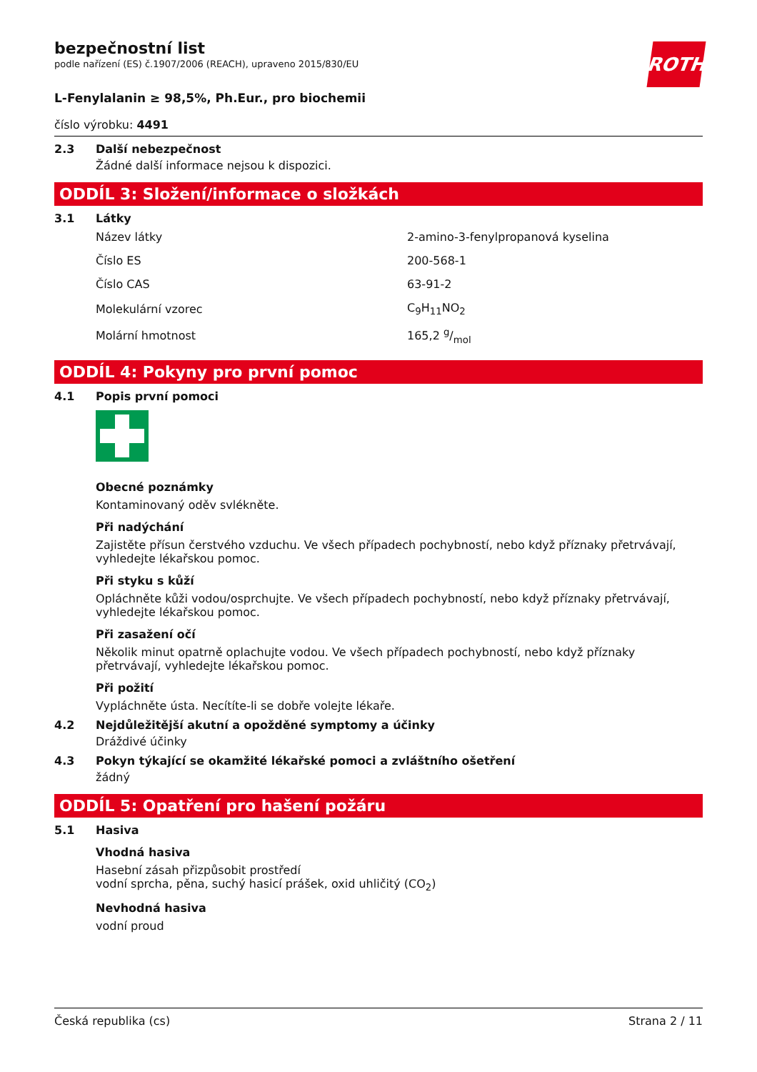ROTH
bezpečnostní list
podle nařízení (ES) č.1907/2006 (REACH), upraveno 2015/830/EU
L-Fenylalanin ≥ 98,5%, Ph.Eur., pro biochemii
číslo výrobku: 4491
2.3 Další nebezpečnost
Žádné další informace nejsou k dispozici.
ODDÍL 3: Složení/informace o složkách
3.1 Látky
| Název látky | 2-amino-3-fenylpropanová kyselina |
| Číslo ES | 200-568-1 |
| Číslo CAS | 63-91-2 |
| Molekulární vzorec | C<sub>9</sub>H<sub>11</sub>NO<sub>2</sub> |
| Molární hmotnost | 165,2 g/mol |
ODDÍL 4: Pokyny pro první pomoc
4.1 Popis první pomoci
Obecné poznámky
Kontaminovaný oděv svlékněte.
Při nadýchání
Zajistěte přísun čerstvého vzduchu. Ve všech případech pochybností, nebo když příznaky přetrvávají, vyhledejte lékařskou pomoc.
Při styku s kůží
Opláchněte kůži vodou/osprchujte. Ve všech případech pochybností, nebo když příznaky přetrvávají, vyhledejte lékařskou pomoc.
Při zasažení očí
Několik minut opatrně oplachujte vodou. Ve všech případech pochybností, nebo když příznaky přetrvávají, vyhledejte lékařskou pomoc.
Při požití
Vypláchněte ústa. Necítíte-li se dobře volejte lékaře.
4.2 Nejdůležitější akutní a opožděné symptomy a účinky
Dráždivé účinky
4.3 Pokyn týkající se okamžité lékařské pomoci a zvláštního ošetření
žádný
ODDÍL 5: Opatření pro hašení požáru
5.1 Hasiva
Vhodná hasiva
Hasební zásah přizpůsobit prostředí
vodní sprcha, pěna, suchý hasicí prášek, oxid uhličitý (CO<sub>2</sub>)
Nevhodná hasiva
vodní proud
Česká republika (cs) Strana 2 / 11